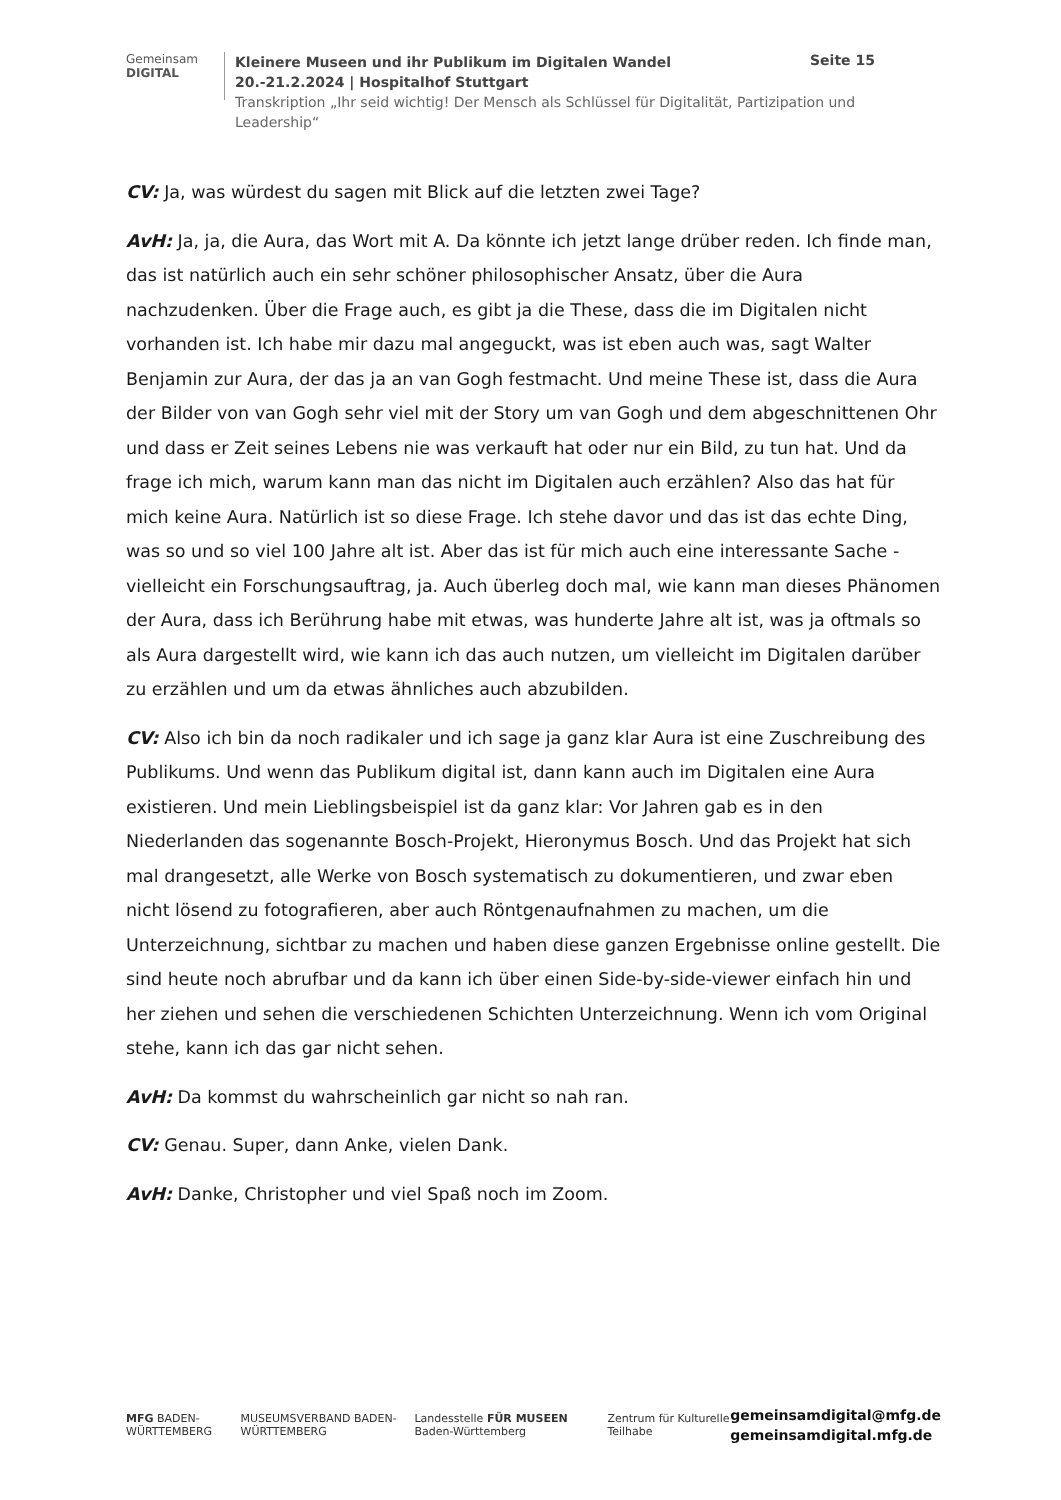Gemeinsam
DIGITAL
Kleinere Museen und ihr Publikum im Digitalen Wandel
20.-21.2.2024 | Hospitalhof Stuttgart
Transkription „Ihr seid wichtig! Der Mensch als Schlüssel für Digitalität, Partizipation und Leadership“
Seite 15
CV: Ja, was würdest du sagen mit Blick auf die letzten zwei Tage?
AvH: Ja, ja, die Aura, das Wort mit A. Da könnte ich jetzt lange drüber reden. Ich finde man, das ist natürlich auch ein sehr schöner philosophischer Ansatz, über die Aura nachzudenken. Über die Frage auch, es gibt ja die These, dass die im Digitalen nicht vorhanden ist. Ich habe mir dazu mal angeguckt, was ist eben auch was, sagt Walter Benjamin zur Aura, der das ja an van Gogh festmacht. Und meine These ist, dass die Aura der Bilder von van Gogh sehr viel mit der Story um van Gogh und dem abgeschnittenen Ohr und dass er Zeit seines Lebens nie was verkauft hat oder nur ein Bild, zu tun hat. Und da frage ich mich, warum kann man das nicht im Digitalen auch erzählen? Also das hat für mich keine Aura. Natürlich ist so diese Frage. Ich stehe davor und das ist das echte Ding, was so und so viel 100 Jahre alt ist. Aber das ist für mich auch eine interessante Sache - vielleicht ein Forschungsauftrag, ja. Auch überleg doch mal, wie kann man dieses Phänomen der Aura, dass ich Berührung habe mit etwas, was hunderte Jahre alt ist, was ja oftmals so als Aura dargestellt wird, wie kann ich das auch nutzen, um vielleicht im Digitalen darüber zu erzählen und um da etwas ähnliches auch abzubilden.
CV: Also ich bin da noch radikaler und ich sage ja ganz klar Aura ist eine Zuschreibung des Publikums. Und wenn das Publikum digital ist, dann kann auch im Digitalen eine Aura existieren. Und mein Lieblingsbeispiel ist da ganz klar: Vor Jahren gab es in den Niederlanden das sogenannte Bosch-Projekt, Hieronymus Bosch. Und das Projekt hat sich mal drangesetzt, alle Werke von Bosch systematisch zu dokumentieren, und zwar eben nicht lösend zu fotografieren, aber auch Röntgenaufnahmen zu machen, um die Unterzeichnung, sichtbar zu machen und haben diese ganzen Ergebnisse online gestellt. Die sind heute noch abrufbar und da kann ich über einen Side-by-side-viewer einfach hin und her ziehen und sehen die verschiedenen Schichten Unterzeichnung. Wenn ich vom Original stehe, kann ich das gar nicht sehen.
AvH: Da kommst du wahrscheinlich gar nicht so nah ran.
CV: Genau. Super, dann Anke, vielen Dank.
AvH: Danke, Christopher und viel Spaß noch im Zoom.
MFG BADEN-WÜRTTEMBERG
MUSEUMSVERBAND BADEN-WÜRTTEMBERG
Landesstelle FÜR MUSEEN Baden-Württemberg
Zentrum für Kulturelle Teilhabe
gemeinsamdigital@mfg.de
gemeinsamdigital.mfg.de